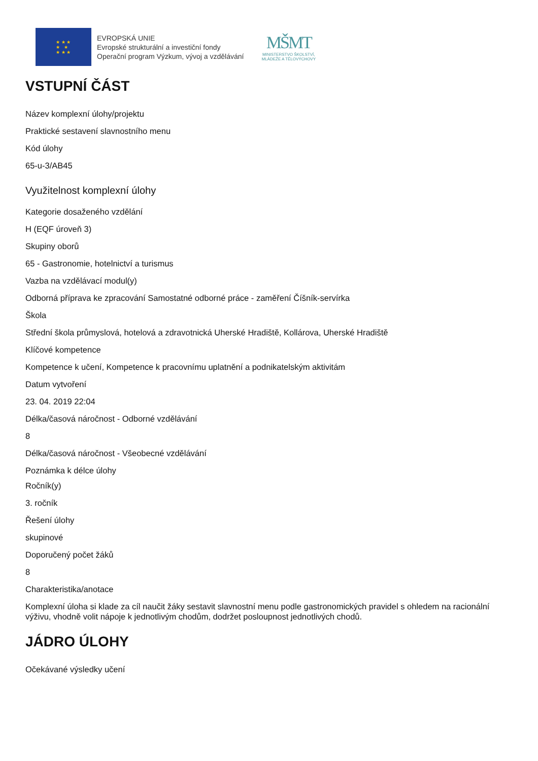★ ★ ★
★ ★
★ ★ ★
EVROPSKÁ UNIE
Evropské strukturální a investiční fondy
Operační program Výzkum, vývoj a vzdělávání
MŠMT
MINISTERSTVO ŠKOLSTVÍ,
MLÁDEŽE A TĚLOVÝCHOVY
VSTUPNÍ ČÁST
Název komplexní úlohy/projektu
Praktické sestavení slavnostního menu
Kód úlohy
65-u-3/AB45
Využitelnost komplexní úlohy
Kategorie dosaženého vzdělání
H (EQF úroveň 3)
Skupiny oborů
65 - Gastronomie, hotelnictví a turismus
Vazba na vzdělávací modul(y)
Odborná příprava ke zpracování Samostatné odborné práce - zaměření Číšník-servírka
Škola
Střední škola průmyslová, hotelová a zdravotnická Uherské Hradiště, Kollárova, Uherské Hradiště
Klíčové kompetence
Kompetence k učení, Kompetence k pracovnímu uplatnění a podnikatelským aktivitám
Datum vytvoření
23. 04. 2019 22:04
Délka/časová náročnost - Odborné vzdělávání
8
Délka/časová náročnost - Všeobecné vzdělávání
Poznámka k délce úlohy
Ročník(y)
3. ročník
Řešení úlohy
skupinové
Doporučený počet žáků
8
Charakteristika/anotace
Komplexní úloha si klade za cíl naučit žáky sestavit slavnostní menu podle gastronomických pravidel s ohledem na racionální výživu, vhodně volit nápoje k jednotlivým chodům, dodržet posloupnost jednotlivých chodů.
JÁDRO ÚLOHY
Očekávané výsledky učení